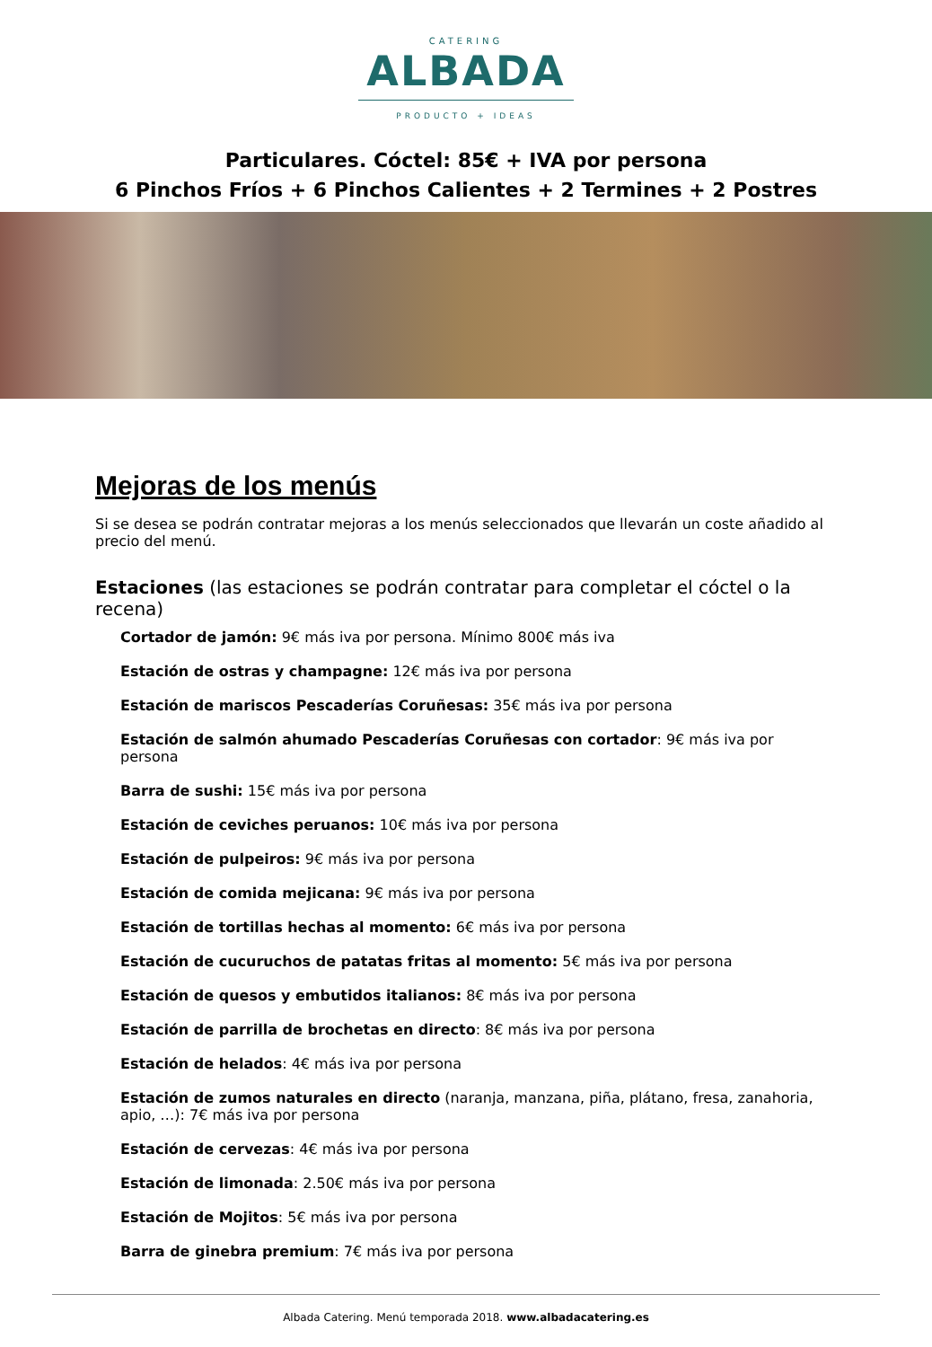CATERING
ALBADA
PRODUCTO + IDEAS
Particulares. Cóctel: 85€ + IVA por persona
6 Pinchos Fríos + 6 Pinchos Calientes + 2 Termines + 2 Postres
Mejoras de los menús
Si se desea se podrán contratar mejoras a los menús seleccionados que llevarán un coste añadido al precio del menú.
Estaciones (las estaciones se podrán contratar para completar el cóctel o la recena)
Cortador de jamón: 9€ más iva por persona. Mínimo 800€ más iva
Estación de ostras y champagne: 12€ más iva por persona
Estación de mariscos Pescaderías Coruñesas: 35€ más iva por persona
Estación de salmón ahumado Pescaderías Coruñesas con cortador: 9€ más iva por persona
Barra de sushi: 15€ más iva por persona
Estación de ceviches peruanos: 10€ más iva por persona
Estación de pulpeiros: 9€ más iva por persona
Estación de comida mejicana: 9€ más iva por persona
Estación de tortillas hechas al momento: 6€ más iva por persona
Estación de cucuruchos de patatas fritas al momento: 5€ más iva por persona
Estación de quesos y embutidos italianos: 8€ más iva por persona
Estación de parrilla de brochetas en directo: 8€ más iva por persona
Estación de helados: 4€ más iva por persona
Estación de zumos naturales en directo (naranja, manzana, piña, plátano, fresa, zanahoria, apio, …): 7€ más iva por persona
Estación de cervezas: 4€ más iva por persona
Estación de limonada: 2.50€ más iva por persona
Estación de Mojitos: 5€ más iva por persona
Barra de ginebra premium: 7€ más iva por persona
Albada Catering. Menú temporada 2018. www.albadacatering.es